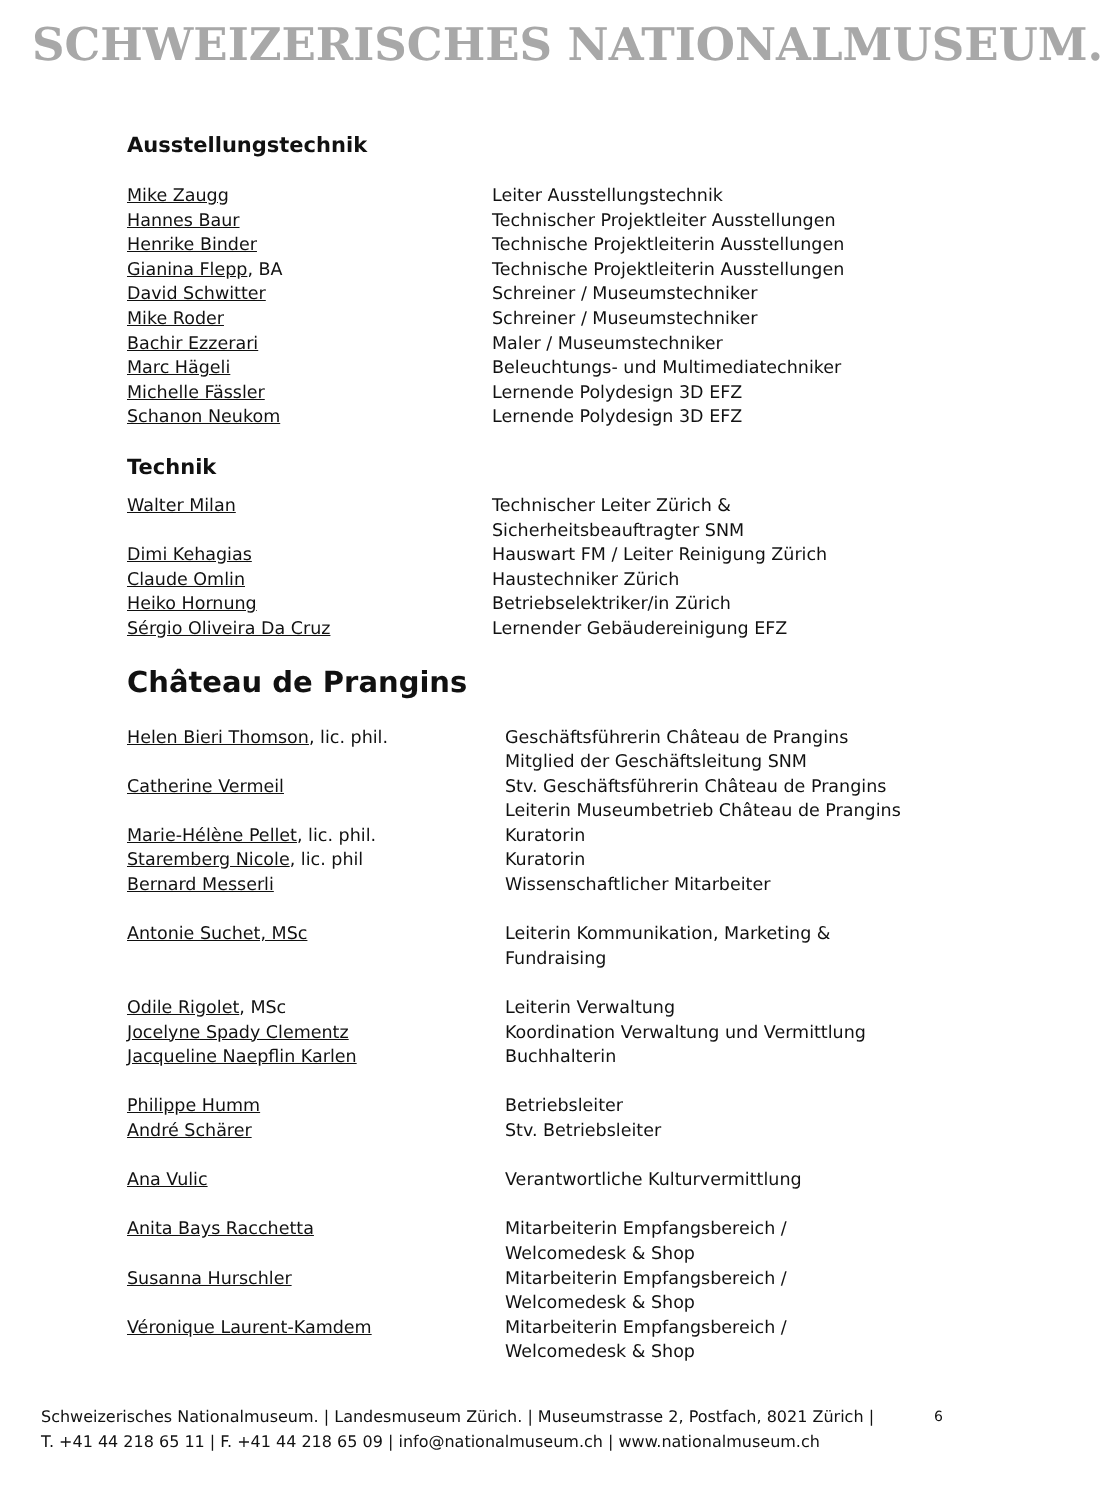SCHWEIZERISCHES NATIONALMUSEUM.
Ausstellungstechnik
Mike Zaugg Leiter Ausstellungstechnik
Hannes Baur Technischer Projektleiter Ausstellungen
Henrike Binder Technische Projektleiterin Ausstellungen
Gianina Flepp, BA Technische Projektleiterin Ausstellungen
David Schwitter Schreiner / Museumstechniker
Mike Roder Schreiner / Museumstechniker
Bachir Ezzerari Maler / Museumstechniker
Marc Hägeli Beleuchtungs- und Multimediatechniker
Michelle Fässler Lernende Polydesign 3D EFZ
Schanon Neukom Lernende Polydesign 3D EFZ
Technik
Walter Milan Technischer Leiter Zürich &
Sicherheitsbeauftragter SNM
Dimi Kehagias Hauswart FM / Leiter Reinigung Zürich
Claude Omlin Haustechniker Zürich
Heiko Hornung Betriebselektriker/in Zürich
Sérgio Oliveira Da Cruz Lernender Gebäudereinigung EFZ
Château de Prangins
Helen Bieri Thomson, lic. phil. Geschäftsführerin Château de Prangins
Mitglied der Geschäftsleitung SNM
Catherine Vermeil Stv. Geschäftsführerin Château de Prangins
Leiterin Museumbetrieb Château de Prangins
Marie-Hélène Pellet, lic. phil. Kuratorin
Staremberg Nicole, lic. phil Kuratorin
Bernard Messerli Wissenschaftlicher Mitarbeiter
Antonie Suchet, MSc Leiterin Kommunikation, Marketing &
Fundraising
Odile Rigolet, MSc Leiterin Verwaltung
Jocelyne Spady Clementz Koordination Verwaltung und Vermittlung
Jacqueline Naepflin Karlen Buchhalterin
Philippe Humm Betriebsleiter
André Schärer Stv. Betriebsleiter
Ana Vulic Verantwortliche Kulturvermittlung
Anita Bays Racchetta Mitarbeiterin Empfangsbereich /
Welcomedesk & Shop
Susanna Hurschler Mitarbeiterin Empfangsbereich /
Welcomedesk & Shop
Véronique Laurent-Kamdem Mitarbeiterin Empfangsbereich /
Welcomedesk & Shop
Schweizerisches Nationalmuseum. | Landesmuseum Zürich. | Museumstrasse 2, Postfach, 8021 Zürich |
T. +41 44 218 65 11 | F. +41 44 218 65 09 | info@nationalmuseum.ch | www.nationalmuseum.ch
6